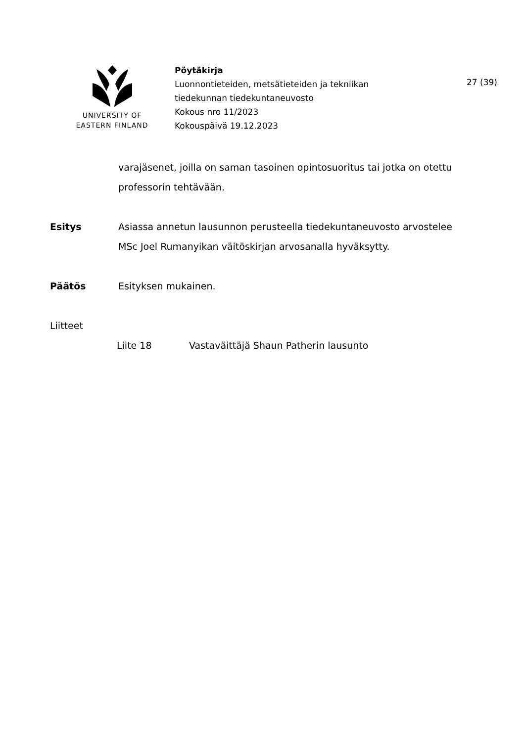UNIVERSITY OF
EASTERN FINLAND
Pöytäkirja
Luonnontieteiden, metsätieteiden ja tekniikan
tiedekunnan tiedekuntaneuvosto
Kokous nro 11/2023
Kokouspäivä 19.12.2023
27 (39)
varajäsenet, joilla on saman tasoinen opintosuoritus tai jotka on otettu professorin tehtävään.
Esitys Asiassa annetun lausunnon perusteella tiedekuntaneuvosto arvostelee MSc Joel Rumanyikan väitöskirjan arvosanalla hyväksytty.
Päätös Esityksen mukainen.
Liitteet
Liite 18 Vastaväittäjä Shaun Patherin lausunto